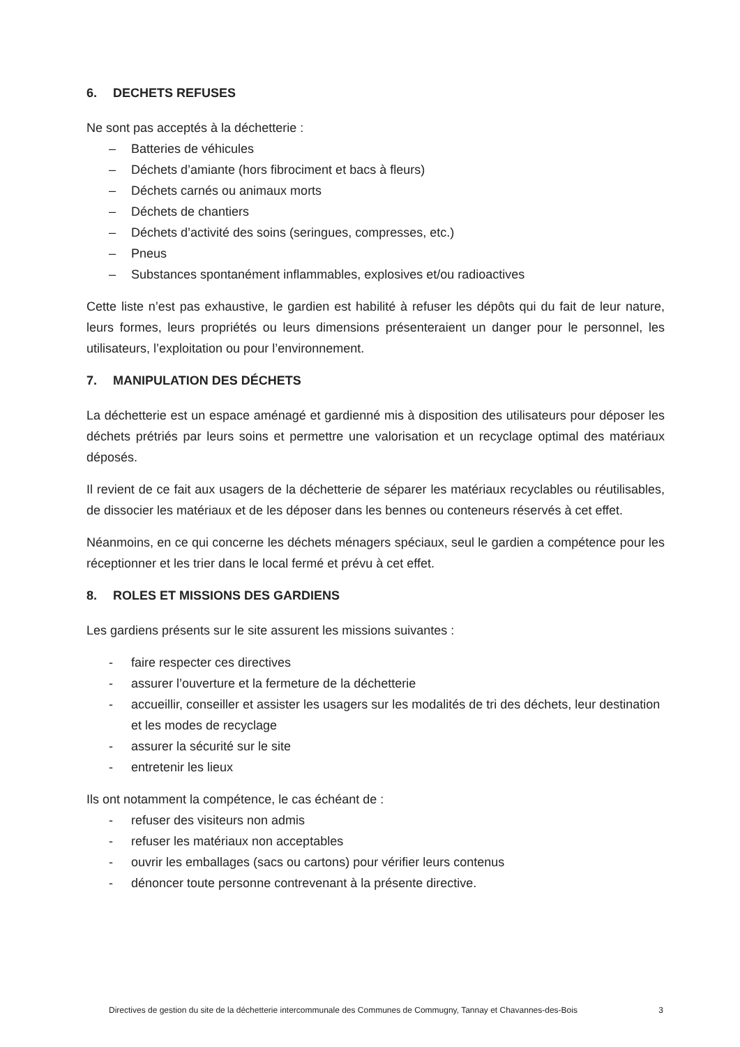6. DECHETS REFUSES
Ne sont pas acceptés à la déchetterie :
– Batteries de véhicules
– Déchets d’amiante (hors fibrociment et bacs à fleurs)
– Déchets carnés ou animaux morts
– Déchets de chantiers
– Déchets d’activité des soins (seringues, compresses, etc.)
– Pneus
– Substances spontanément inflammables, explosives et/ou radioactives
Cette liste n’est pas exhaustive, le gardien est habilité à refuser les dépôts qui du fait de leur nature, leurs formes, leurs propriétés ou leurs dimensions présenteraient un danger pour le personnel, les utilisateurs, l’exploitation ou pour l’environnement.
7. MANIPULATION DES DÉCHETS
La déchetterie est un espace aménagé et gardienné mis à disposition des utilisateurs pour déposer les déchets prétriés par leurs soins et permettre une valorisation et un recyclage optimal des matériaux déposés.
Il revient de ce fait aux usagers de la déchetterie de séparer les matériaux recyclables ou réutilisables, de dissocier les matériaux et de les déposer dans les bennes ou conteneurs réservés à cet effet.
Néanmoins, en ce qui concerne les déchets ménagers spéciaux, seul le gardien a compétence pour les réceptionner et les trier dans le local fermé et prévu à cet effet.
8. ROLES ET MISSIONS DES GARDIENS
Les gardiens présents sur le site assurent les missions suivantes :
- faire respecter ces directives
- assurer l’ouverture et la fermeture de la déchetterie
- accueillir, conseiller et assister les usagers sur les modalités de tri des déchets, leur destination et les modes de recyclage
- assurer la sécurité sur le site
- entretenir les lieux
Ils ont notamment la compétence, le cas échéant de :
- refuser des visiteurs non admis
- refuser les matériaux non acceptables
- ouvrir les emballages (sacs ou cartons) pour vérifier leurs contenus
- dénoncer toute personne contrevenant à la présente directive.
Directives de gestion du site de la déchetterie intercommunale des Communes de Commugny, Tannay et Chavannes-des-Bois 3